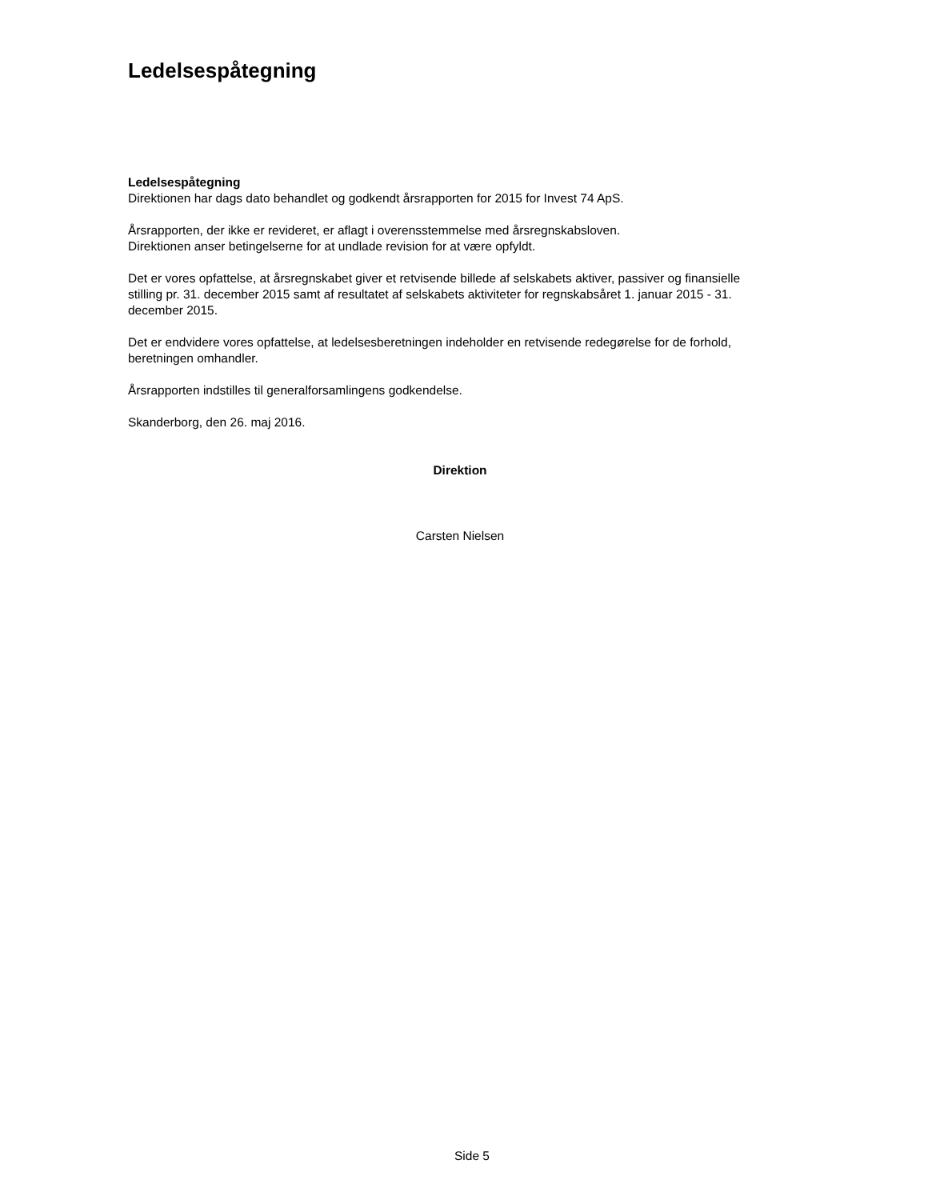Ledelsespåtegning
Ledelsespåtegning
Direktionen har dags dato behandlet og godkendt årsrapporten for 2015 for Invest 74 ApS.
Årsrapporten, der ikke er revideret, er aflagt i overensstemmelse med årsregnskabsloven.
Direktionen anser betingelserne for at undlade revision for at være opfyldt.
Det er vores opfattelse, at årsregnskabet giver et retvisende billede af selskabets aktiver, passiver og finansielle stilling pr. 31. december 2015 samt af resultatet af selskabets aktiviteter for regnskabsåret 1. januar 2015 - 31. december 2015.
Det er endvidere vores opfattelse, at ledelsesberetningen indeholder en retvisende redegørelse for de forhold, beretningen omhandler.
Årsrapporten indstilles til generalforsamlingens godkendelse.
Skanderborg, den 26. maj 2016.
Direktion
Carsten Nielsen
Side 5